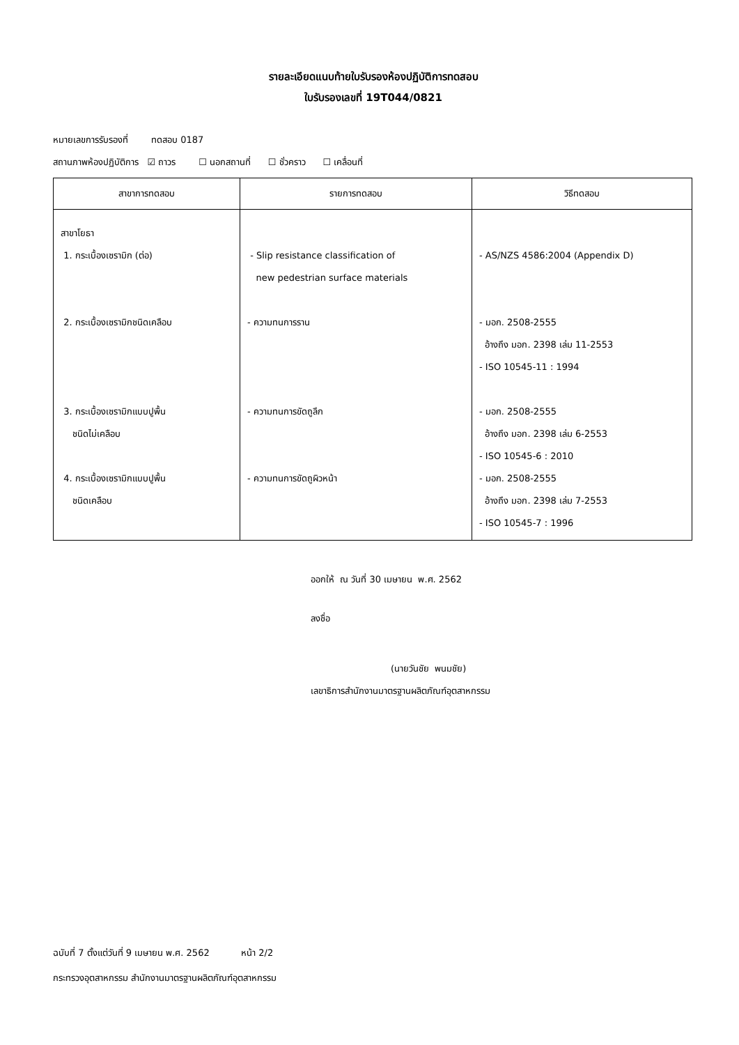รายละเอียดแนบท้ายใบรับรองห้องปฏิบัติการทดสอบ
ใบรับรองเลขที่ 19T044/0821
หมายเลขการรับรองที่ ทดสอบ 0187
สถานภาพห้องปฏิบัติการ ☑ ถาวร ☐ นอกสถานที่ ☐ ชั่วคราว ☐ เคลื่อนที่
| สาขาการทดสอบ | รายการทดสอบ | วิธีทดสอบ |
| --- | --- | --- |
| สาขาโยธา 1. กระเบื้องเซรามิก (ต่อ) 2. กระเบื้องเซรามิกชนิดเคลือบ 3. กระเบื้องเซรามิกแบบปูพื้น ชนิดไม่เคลือบ 4. กระเบื้องเซรามิกแบบปูพื้น ชนิดเคลือบ | - Slip resistance classification of new pedestrian surface materials - ความทนการราน - ความทนการขัดถูลึก - ความทนการขัดถูผิวหน้า | - AS/NZS 4586:2004 (Appendix D) - มอก. 2508-2555 อ้างถึง มอก. 2398 เล่ม 11-2553 - ISO 10545-11 : 1994 - มอก. 2508-2555 อ้างถึง มอก. 2398 เล่ม 6-2553 - ISO 10545-6 : 2010 - มอก. 2508-2555 อ้างถึง มอก. 2398 เล่ม 7-2553 - ISO 10545-7 : 1996 |
ออกให้ ณ วันที่ 30 เมษายน พ.ศ. 2562
ลงชื่อ
(นายวันชัย พนมชัย)
เลขาธิการสำนักงานมาตรฐานผลิตภัณฑ์อุตสาหกรรม
ฉบับที่ 7 ตั้งแต่วันที่ 9 เมษายน พ.ศ. 2562 หน้า 2/2
กระทรวงอุตสาหกรรม สำนักงานมาตรฐานผลิตภัณฑ์อุตสาหกรรม